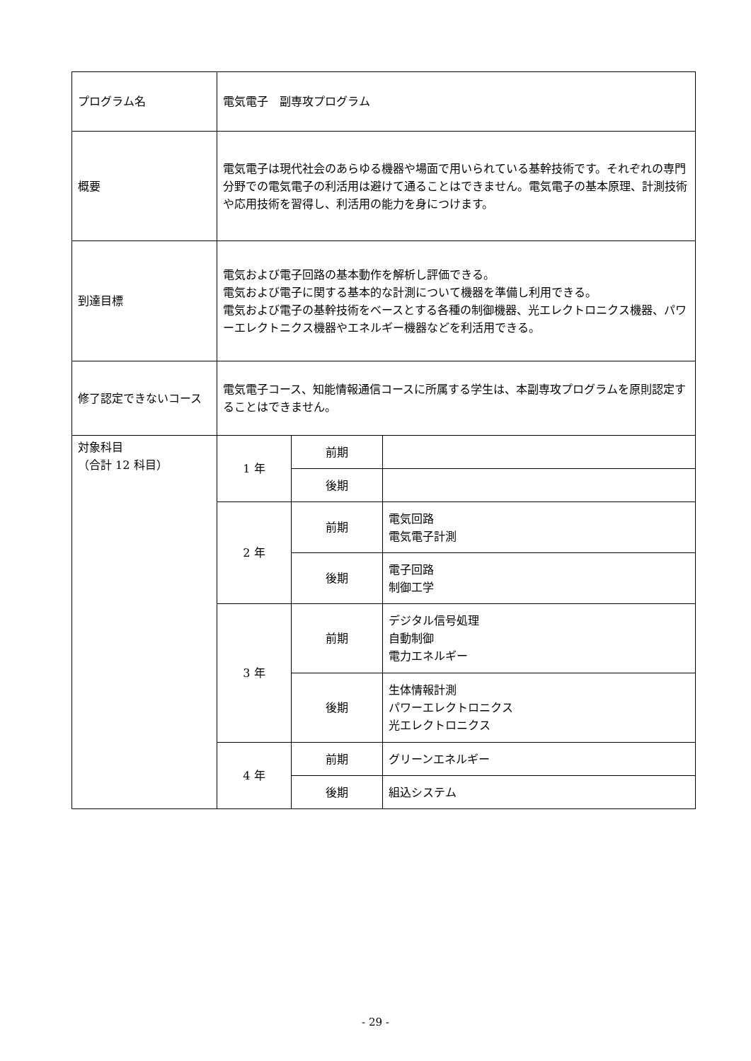| プログラム名 | 電気電子 副専攻プログラム | | |
| 概要 | 電気電子は現代社会のあらゆる機器や場面で用いられている基幹技術です。それぞれの専門分野での電気電子の利活用は避けて通ることはできません。電気電子の基本原理、計測技術や応用技術を習得し、利活用の能力を身につけます。 | | |
| 到達目標 | 電気および電子回路の基本動作を解析し評価できる。 電気および電子に関する基本的な計測について機器を準備し利用できる。 電気および電子の基幹技術をベースとする各種の制御機器、光エレクトロニクス機器、パワーエレクトニクス機器やエネルギー機器などを利活用できる。 | | |
| 修了認定できないコース | 電気電子コース、知能情報通信コースに所属する学生は、本副専攻プログラムを原則認定することはできません。 | | |
| 対象科目 （合計 12 科目） | 1 年 | 前期 | |
| | | 後期 | |
| | 2 年 | 前期 | 電気回路 電気電子計測 |
| | | 後期 | 電子回路 制御工学 |
| | 3 年 | 前期 | デジタル信号処理 自動制御 電力エネルギー |
| | | 後期 | 生体情報計測 パワーエレクトロニクス 光エレクトロニクス |
| | 4 年 | 前期 | グリーンエネルギー |
| | | 後期 | 組込システム |
- 29 -